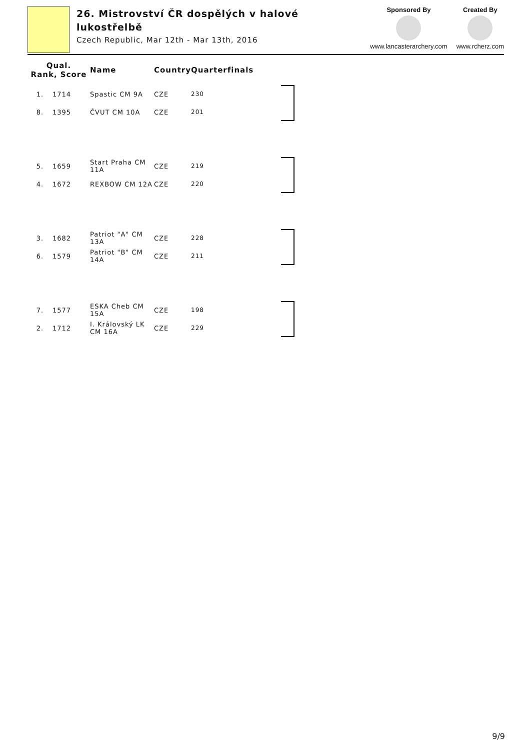26. Mistrovství ČR dospělých v halové lukostřelbě
Czech Republic, Mar 12th - Mar 13th, 2016
Sponsored By
www.lancasterarchery.com
Created By
www.rcherz.com
| Qual. Rank, Score | | Name | Country | Quarterfinals | |
| --- | --- | --- | --- | --- | --- |
| 1. | 1714 | Spastic CM 9A | CZE | 230 | |
| 8. | 1395 | ČVUT CM 10A | CZE | 201 | |
| 5. | 1659 | Start Praha CM 11A | CZE | 219 | |
| 4. | 1672 | REXBOW CM 12A | CZE | 220 | |
| 3. | 1682 | Patriot "A" CM 13A | CZE | 228 | |
| 6. | 1579 | Patriot "B" CM 14A | CZE | 211 | |
| 7. | 1577 | ESKA Cheb CM 15A | CZE | 198 | |
| 2. | 1712 | I. Královský LK CM 16A | CZE | 229 | |
9/9